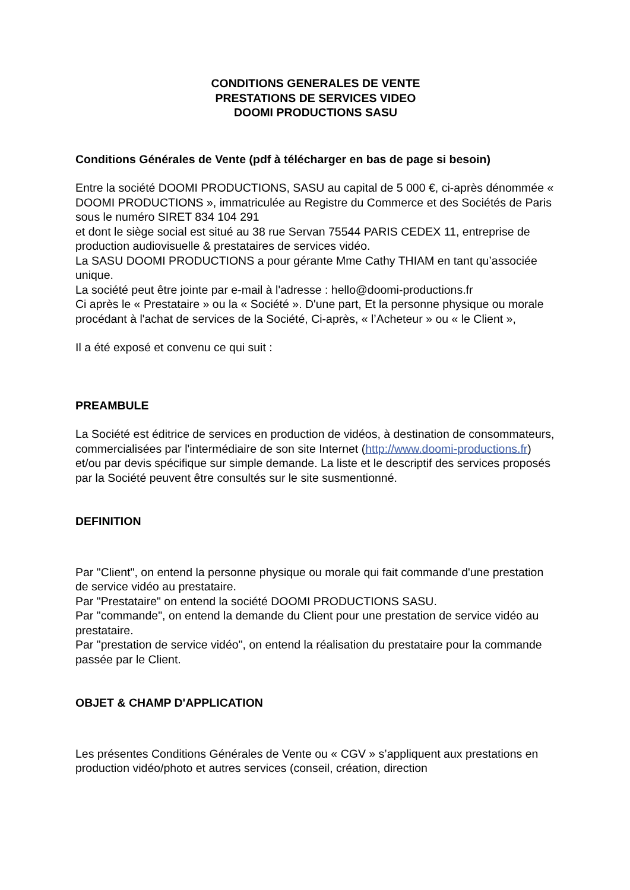CONDITIONS GENERALES DE VENTE
PRESTATIONS DE SERVICES VIDEO
DOOMI PRODUCTIONS SASU
Conditions Générales de Vente (pdf à télécharger en bas de page si besoin)
Entre la société DOOMI PRODUCTIONS, SASU au capital de 5 000 €, ci-après dénommée « DOOMI PRODUCTIONS », immatriculée au Registre du Commerce et des Sociétés de Paris sous le numéro SIRET 834 104 291
et dont le siège social est situé au 38 rue Servan 75544 PARIS CEDEX 11, entreprise de production audiovisuelle & prestataires de services vidéo.
La SASU DOOMI PRODUCTIONS a pour gérante Mme Cathy THIAM en tant qu’associée unique.
La société peut être jointe par e-mail à l'adresse : hello@doomi-productions.fr
Ci après le « Prestataire » ou la « Société ». D'une part, Et la personne physique ou morale procédant à l'achat de services de la Société, Ci-après, « l’Acheteur » ou « le Client »,
Il a été exposé et convenu ce qui suit :
PREAMBULE
La Société est éditrice de services en production de vidéos, à destination de consommateurs, commercialisées par l'intermédiaire de son site Internet (http://www.doomi-productions.fr) et/ou par devis spécifique sur simple demande. La liste et le descriptif des services proposés par la Société peuvent être consultés sur le site susmentionné.
DEFINITION
Par "Client", on entend la personne physique ou morale qui fait commande d'une prestation de service vidéo au prestataire.
Par "Prestataire" on entend la société DOOMI PRODUCTIONS SASU.
Par "commande", on entend la demande du Client pour une prestation de service vidéo au prestataire.
Par "prestation de service vidéo", on entend la réalisation du prestataire pour la commande passée par le Client.
OBJET & CHAMP D'APPLICATION
Les présentes Conditions Générales de Vente ou « CGV » s’appliquent aux prestations en production vidéo/photo et autres services (conseil, création, direction